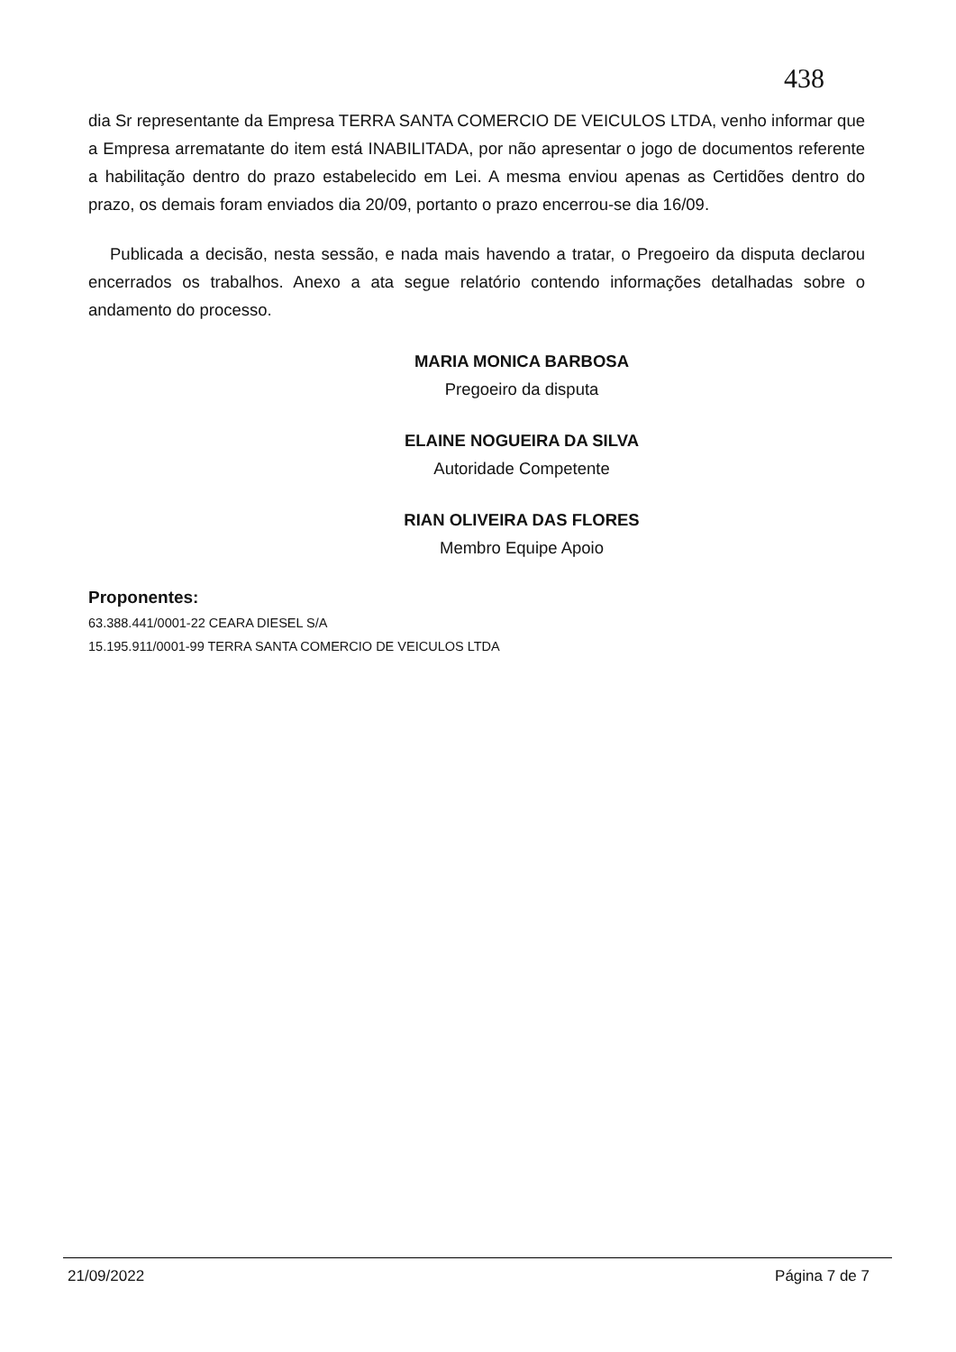438
dia Sr representante da Empresa TERRA SANTA COMERCIO DE VEICULOS LTDA, venho informar que a Empresa arrematante do item está INABILITADA, por não apresentar o jogo de documentos referente a habilitação dentro do prazo estabelecido em Lei. A mesma enviou apenas as Certidões dentro do prazo, os demais foram enviados dia 20/09, portanto o prazo encerrou-se dia 16/09.
Publicada a decisão, nesta sessão, e nada mais havendo a tratar, o Pregoeiro da disputa declarou encerrados os trabalhos. Anexo a ata segue relatório contendo informações detalhadas sobre o andamento do processo.
MARIA MONICA BARBOSA
Pregoeiro da disputa
ELAINE NOGUEIRA DA SILVA
Autoridade Competente
RIAN OLIVEIRA DAS FLORES
Membro Equipe Apoio
Proponentes:
63.388.441/0001-22 CEARA DIESEL S/A
15.195.911/0001-99 TERRA SANTA COMERCIO DE VEICULOS LTDA
21/09/2022 Página 7 de 7